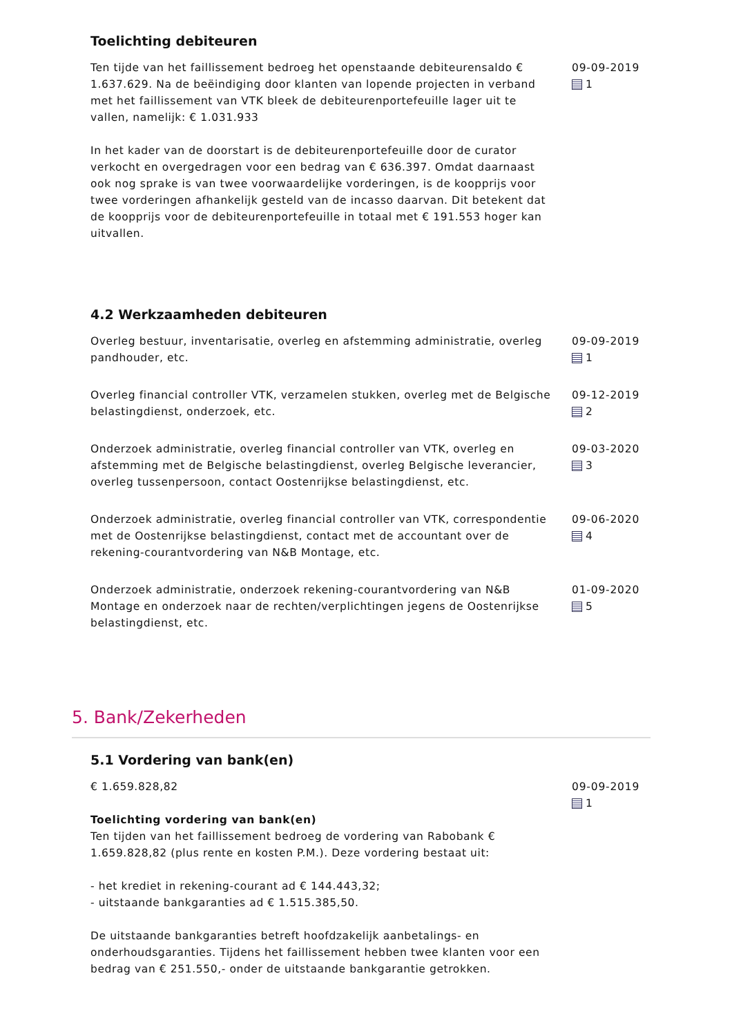Toelichting debiteuren
Ten tijde van het faillissement bedroeg het openstaande debiteurensaldo € 1.637.629. Na de beëindiging door klanten van lopende projecten in verband met het faillissement van VTK bleek de debiteurenportefeuille lager uit te vallen, namelijk: € 1.031.933
In het kader van de doorstart is de debiteurenportefeuille door de curator verkocht en overgedragen voor een bedrag van € 636.397. Omdat daarnaast ook nog sprake is van twee voorwaardelijke vorderingen, is de koopprijs voor twee vorderingen afhankelijk gesteld van de incasso daarvan. Dit betekent dat de koopprijs voor de debiteurenportefeuille in totaal met € 191.553 hoger kan uitvallen.
09-09-2019
1
4.2 Werkzaamheden debiteuren
Overleg bestuur, inventarisatie, overleg en afstemming administratie, overleg pandhouder, etc.
09-09-2019
1
Overleg financial controller VTK, verzamelen stukken, overleg met de Belgische belastingdienst, onderzoek, etc.
09-12-2019
2
Onderzoek administratie, overleg financial controller van VTK, overleg en afstemming met de Belgische belastingdienst, overleg Belgische leverancier, overleg tussenpersoon, contact Oostenrijkse belastingdienst, etc.
09-03-2020
3
Onderzoek administratie, overleg financial controller van VTK, correspondentie met de Oostenrijkse belastingdienst, contact met de accountant over de rekening-courantvordering van N&B Montage, etc.
09-06-2020
4
Onderzoek administratie, onderzoek rekening-courantvordering van N&B Montage en onderzoek naar de rechten/verplichtingen jegens de Oostenrijkse belastingdienst, etc.
01-09-2020
5
5. Bank/Zekerheden
5.1 Vordering van bank(en)
€ 1.659.828,82
Toelichting vordering van bank(en)
Ten tijden van het faillissement bedroeg de vordering van Rabobank € 1.659.828,82 (plus rente en kosten P.M.). Deze vordering bestaat uit:
- het krediet in rekening-courant ad € 144.443,32;
- uitstaande bankgaranties ad € 1.515.385,50.
De uitstaande bankgaranties betreft hoofdzakelijk aanbetalings- en onderhoudsgaranties. Tijdens het faillissement hebben twee klanten voor een bedrag van € 251.550,- onder de uitstaande bankgarantie getrokken.
09-09-2019
1